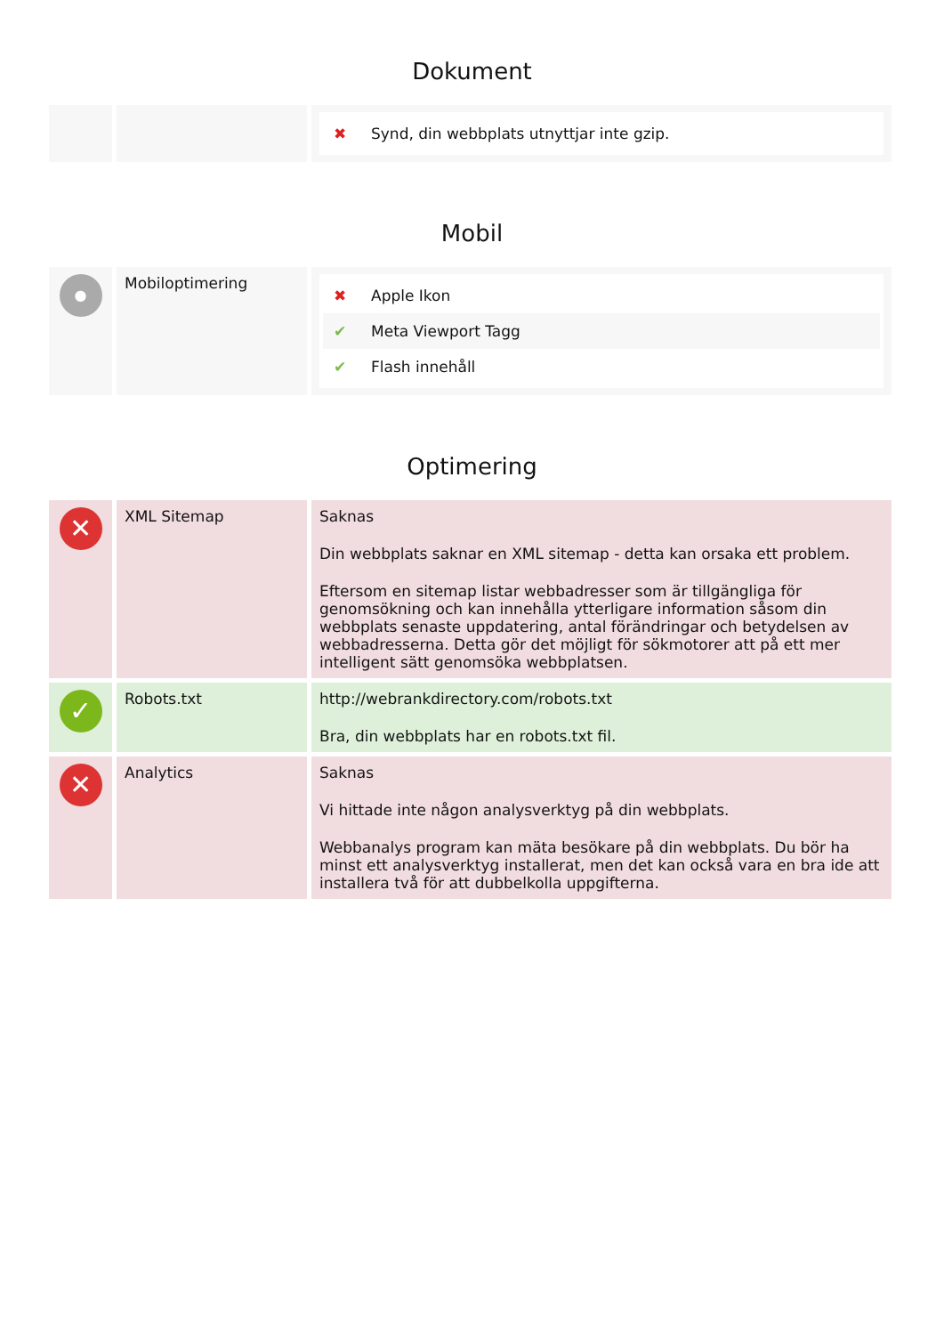Dokument
| | | ✖ Synd, din webbplats utnyttjar inte gzip. |
Mobil
| ● | Mobiloptimering | ✖ Apple Ikon ✔ Meta Viewport Tagg ✔ Flash innehåll |
Optimering
| ✕ | XML Sitemap | Saknas Din webbplats saknar en XML sitemap - detta kan orsaka ett problem. Eftersom en sitemap listar webbadresser som är tillgängliga för genomsökning och kan innehålla ytterligare information såsom din webbplats senaste uppdatering, antal förändringar och betydelsen av webbadresserna. Detta gör det möjligt för sökmotorer att på ett mer intelligent sätt genomsöka webbplatsen. |
| ✓ | Robots.txt | http://webrankdirectory.com/robots.txt Bra, din webbplats har en robots.txt fil. |
| ✕ | Analytics | Saknas Vi hittade inte någon analysverktyg på din webbplats. Webbanalys program kan mäta besökare på din webbplats. Du bör ha minst ett analysverktyg installerat, men det kan också vara en bra ide att installera två för att dubbelkolla uppgifterna. |